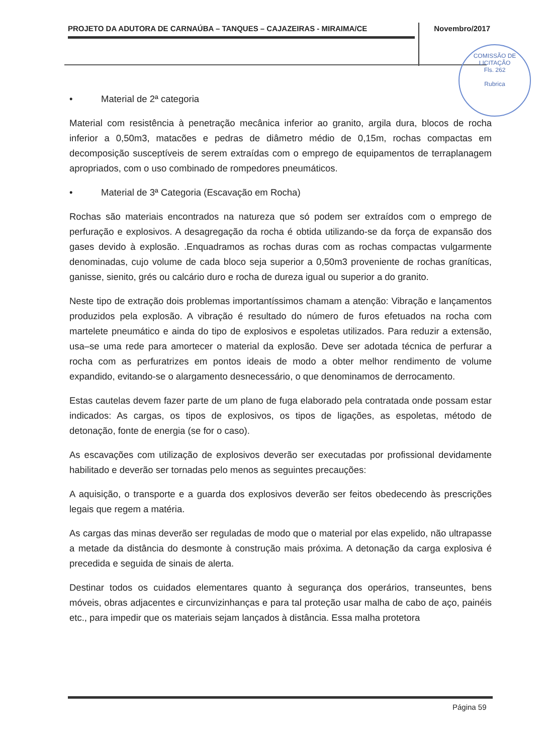PROJETO DA ADUTORA DE CARNAÚBA – TANQUES – CAJAZEIRAS - MIRAIMA/CE Novembro/2017
COMISSÃO DE LICITAÇÃO
Fls. 262
Rubrica
• Material de 2ª categoria
Material com resistência à penetração mecânica inferior ao granito, argila dura, blocos de rocha inferior a 0,50m3, matacões e pedras de diâmetro médio de 0,15m, rochas compactas em decomposição susceptíveis de serem extraídas com o emprego de equipamentos de terraplanagem apropriados, com o uso combinado de rompedores pneumáticos.
• Material de 3ª Categoria (Escavação em Rocha)
Rochas são materiais encontrados na natureza que só podem ser extraídos com o emprego de perfuração e explosivos. A desagregação da rocha é obtida utilizando-se da força de expansão dos gases devido à explosão. .Enquadramos as rochas duras com as rochas compactas vulgarmente denominadas, cujo volume de cada bloco seja superior a 0,50m3 proveniente de rochas graníticas, ganisse, sienito, grés ou calcário duro e rocha de dureza igual ou superior a do granito.
Neste tipo de extração dois problemas importantíssimos chamam a atenção: Vibração e lançamentos produzidos pela explosão. A vibração é resultado do número de furos efetuados na rocha com martelete pneumático e ainda do tipo de explosivos e espoletas utilizados. Para reduzir a extensão, usa–se uma rede para amortecer o material da explosão. Deve ser adotada técnica de perfurar a rocha com as perfuratrizes em pontos ideais de modo a obter melhor rendimento de volume expandido, evitando-se o alargamento desnecessário, o que denominamos de derrocamento.
Estas cautelas devem fazer parte de um plano de fuga elaborado pela contratada onde possam estar indicados: As cargas, os tipos de explosivos, os tipos de ligações, as espoletas, método de detonação, fonte de energia (se for o caso).
As escavações com utilização de explosivos deverão ser executadas por profissional devidamente habilitado e deverão ser tornadas pelo menos as seguintes precauções:
A aquisição, o transporte e a guarda dos explosivos deverão ser feitos obedecendo às prescrições legais que regem a matéria.
As cargas das minas deverão ser reguladas de modo que o material por elas expelido, não ultrapasse a metade da distância do desmonte à construção mais próxima. A detonação da carga explosiva é precedida e seguida de sinais de alerta.
Destinar todos os cuidados elementares quanto à segurança dos operários, transeuntes, bens móveis, obras adjacentes e circunvizinhanças e para tal proteção usar malha de cabo de aço, painéis etc., para impedir que os materiais sejam lançados à distância. Essa malha protetora
Página 59